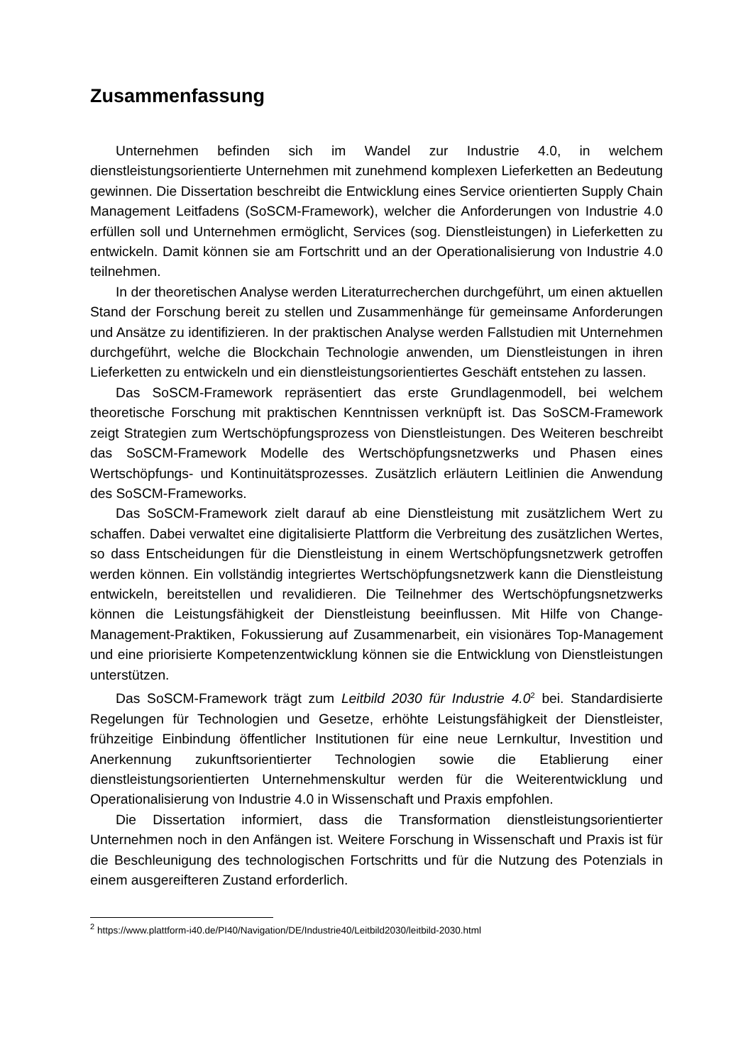Zusammenfassung
Unternehmen befinden sich im Wandel zur Industrie 4.0, in welchem dienstleistungsorientierte Unternehmen mit zunehmend komplexen Lieferketten an Bedeutung gewinnen. Die Dissertation beschreibt die Entwicklung eines Service orientierten Supply Chain Management Leitfadens (SoSCM-Framework), welcher die Anforderungen von Industrie 4.0 erfüllen soll und Unternehmen ermöglicht, Services (sog. Dienstleistungen) in Lieferketten zu entwickeln. Damit können sie am Fortschritt und an der Operationalisierung von Industrie 4.0 teilnehmen.
In der theoretischen Analyse werden Literaturrecherchen durchgeführt, um einen aktuellen Stand der Forschung bereit zu stellen und Zusammenhänge für gemeinsame Anforderungen und Ansätze zu identifizieren. In der praktischen Analyse werden Fallstudien mit Unternehmen durchgeführt, welche die Blockchain Technologie anwenden, um Dienstleistungen in ihren Lieferketten zu entwickeln und ein dienstleistungsorientiertes Geschäft entstehen zu lassen.
Das SoSCM-Framework repräsentiert das erste Grundlagenmodell, bei welchem theoretische Forschung mit praktischen Kenntnissen verknüpft ist. Das SoSCM-Framework zeigt Strategien zum Wertschöpfungsprozess von Dienstleistungen. Des Weiteren beschreibt das SoSCM-Framework Modelle des Wertschöpfungsnetzwerks und Phasen eines Wertschöpfungs- und Kontinuitätsprozesses. Zusätzlich erläutern Leitlinien die Anwendung des SoSCM-Frameworks.
Das SoSCM-Framework zielt darauf ab eine Dienstleistung mit zusätzlichem Wert zu schaffen. Dabei verwaltet eine digitalisierte Plattform die Verbreitung des zusätzlichen Wertes, so dass Entscheidungen für die Dienstleistung in einem Wertschöpfungsnetzwerk getroffen werden können. Ein vollständig integriertes Wertschöpfungsnetzwerk kann die Dienstleistung entwickeln, bereitstellen und revalidieren. Die Teilnehmer des Wertschöpfungsnetzwerks können die Leistungsfähigkeit der Dienstleistung beeinflussen. Mit Hilfe von Change-Management-Praktiken, Fokussierung auf Zusammenarbeit, ein visionäres Top-Management und eine priorisierte Kompetenzentwicklung können sie die Entwicklung von Dienstleistungen unterstützen.
Das SoSCM-Framework trägt zum Leitbild 2030 für Industrie 4.0<sup>2</sup> bei. Standardisierte Regelungen für Technologien und Gesetze, erhöhte Leistungsfähigkeit der Dienstleister, frühzeitige Einbindung öffentlicher Institutionen für eine neue Lernkultur, Investition und Anerkennung zukunftsorientierter Technologien sowie die Etablierung einer dienstleistungsorientierten Unternehmenskultur werden für die Weiterentwicklung und Operationalisierung von Industrie 4.0 in Wissenschaft und Praxis empfohlen.
Die Dissertation informiert, dass die Transformation dienstleistungsorientierter Unternehmen noch in den Anfängen ist. Weitere Forschung in Wissenschaft und Praxis ist für die Beschleunigung des technologischen Fortschritts und für die Nutzung des Potenzials in einem ausgereifteren Zustand erforderlich.
<sup>2</sup> https://www.plattform-i40.de/PI40/Navigation/DE/Industrie40/Leitbild2030/leitbild-2030.html